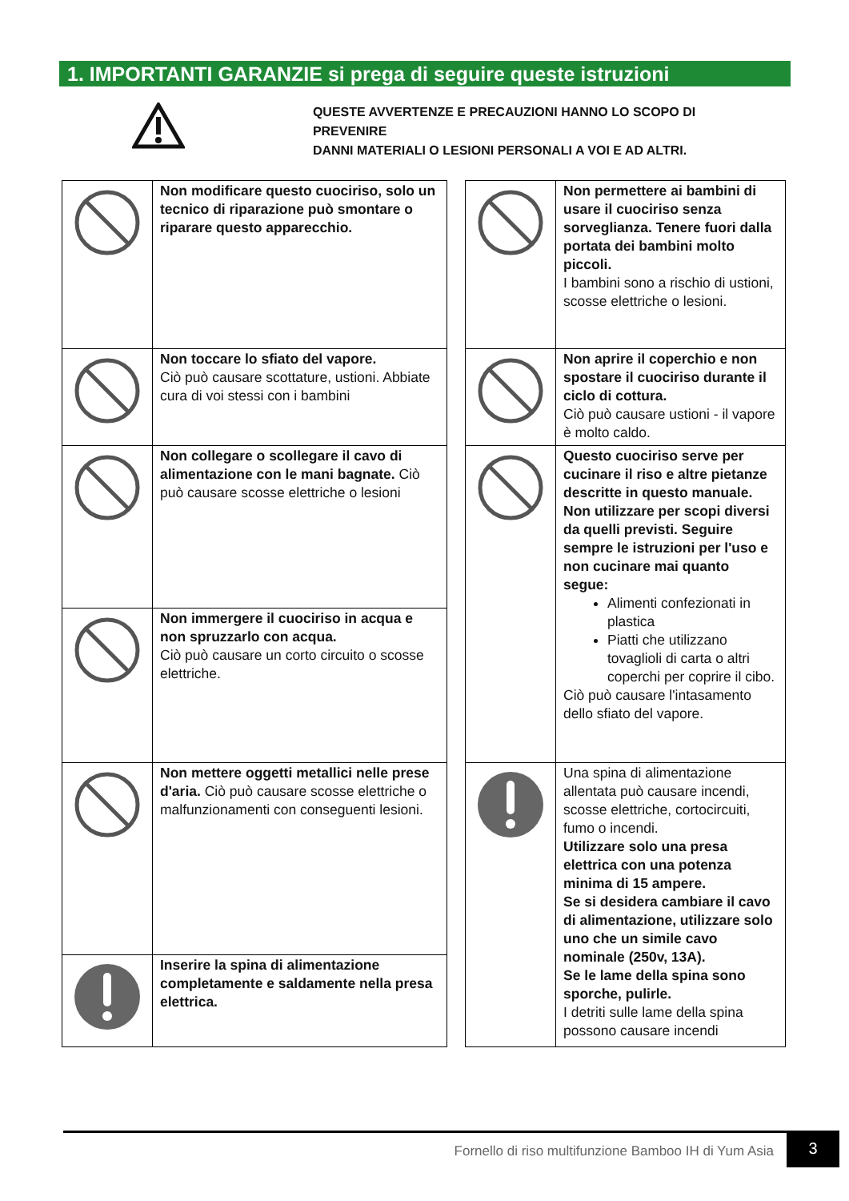1. IMPORTANTI GARANZIE si prega di seguire queste istruzioni
QUESTE AVVERTENZE E PRECAUZIONI HANNO LO SCOPO DI PREVENIRE
DANNI MATERIALI O LESIONI PERSONALI A VOI E AD ALTRI.
| | Non modificare questo cuociriso, solo un tecnico di riparazione può smontare o riparare questo apparecchio. |
| | Non toccare lo sfiato del vapore. Ciò può causare scottature, ustioni. Abbiate cura di voi stessi con i bambini |
| | Non collegare o scollegare il cavo di alimentazione con le mani bagnate. Ciò può causare scosse elettriche o lesioni |
| | Non immergere il cuociriso in acqua e non spruzzarlo con acqua. Ciò può causare un corto circuito o scosse elettriche. |
| | Non mettere oggetti metallici nelle prese d'aria. Ciò può causare scosse elettriche o malfunzionamenti con conseguenti lesioni. |
| | Inserire la spina di alimentazione completamente e saldamente nella presa elettrica. |
| | Non permettere ai bambini di usare il cuociriso senza sorveglianza. Tenere fuori dalla portata dei bambini molto piccoli. I bambini sono a rischio di ustioni, scosse elettriche o lesioni. |
| | Non aprire il coperchio e non spostare il cuociriso durante il ciclo di cottura. Ciò può causare ustioni - il vapore è molto caldo. |
| | Questo cuociriso serve per cucinare il riso e altre pietanze descritte in questo manuale. Non utilizzare per scopi diversi da quelli previsti. Seguire sempre le istruzioni per l'uso e non cucinare mai quanto segue: Alimenti confezionati in plastica Piatti che utilizzano tovaglioli di carta o altri coperchi per coprire il cibo. Ciò può causare l'intasamento dello sfiato del vapore. |
| | Una spina di alimentazione allentata può causare incendi, scosse elettriche, cortocircuiti, fumo o incendi. Utilizzare solo una presa elettrica con una potenza minima di 15 ampere. Se si desidera cambiare il cavo di alimentazione, utilizzare solo uno che un simile cavo nominale (250v, 13A). Se le lame della spina sono sporche, pulirle. I detriti sulle lame della spina possono causare incendi |
Fornello di riso multifunzione Bamboo IH di Yum Asia
3